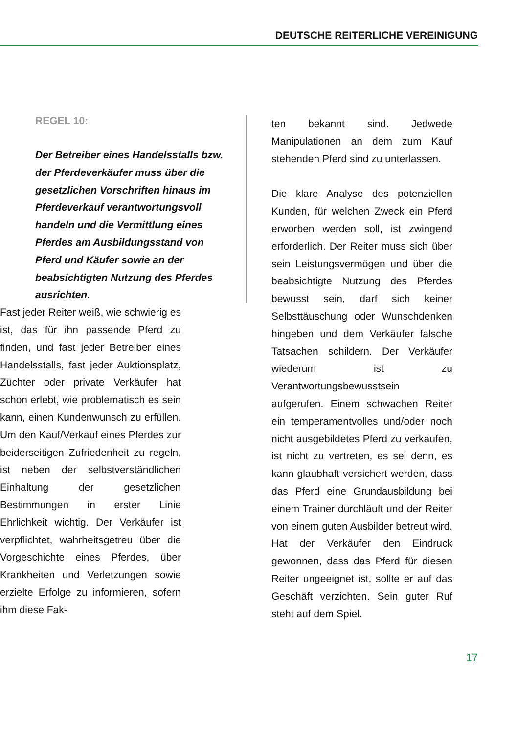DEUTSCHE REITERLICHE VEREINIGUNG
REGEL 10:
Der Betreiber eines Handelsstalls bzw. der Pferdeverkäufer muss über die gesetzlichen Vorschriften hinaus im Pferdeverkauf verantwortungsvoll handeln und die Vermittlung eines Pferdes am Ausbildungsstand von Pferd und Käufer sowie an der beabsichtigten Nutzung des Pferdes ausrichten.
Fast jeder Reiter weiß, wie schwierig es ist, das für ihn passende Pferd zu finden, und fast jeder Betreiber eines Handelsstalls, fast jeder Auktionsplatz, Züchter oder private Verkäufer hat schon erlebt, wie problematisch es sein kann, einen Kundenwunsch zu erfüllen. Um den Kauf/Verkauf eines Pferdes zur beiderseitigen Zufriedenheit zu regeln, ist neben der selbstverständlichen Einhaltung der gesetzlichen Bestimmungen in erster Linie Ehrlichkeit wichtig. Der Verkäufer ist verpflichtet, wahrheitsgetreu über die Vorgeschichte eines Pferdes, über Krankheiten und Verletzungen sowie erzielte Erfolge zu informieren, sofern ihm diese Fak-
ten bekannt sind. Jedwede Manipulationen an dem zum Kauf stehenden Pferd sind zu unterlassen.
Die klare Analyse des potenziellen Kunden, für welchen Zweck ein Pferd erworben werden soll, ist zwingend erforderlich. Der Reiter muss sich über sein Leistungsvermögen und über die beabsichtigte Nutzung des Pferdes bewusst sein, darf sich keiner Selbsttäuschung oder Wunschdenken hingeben und dem Verkäufer falsche Tatsachen schildern. Der Verkäufer wiederum ist zu Verantwortungsbewusstsein aufgerufen. Einem schwachen Reiter ein temperamentvolles und/oder noch nicht ausgebildetes Pferd zu verkaufen, ist nicht zu vertreten, es sei denn, es kann glaubhaft versichert werden, dass das Pferd eine Grundausbildung bei einem Trainer durchläuft und der Reiter von einem guten Ausbilder betreut wird. Hat der Verkäufer den Eindruck gewonnen, dass das Pferd für diesen Reiter ungeeignet ist, sollte er auf das Geschäft verzichten. Sein guter Ruf steht auf dem Spiel.
17